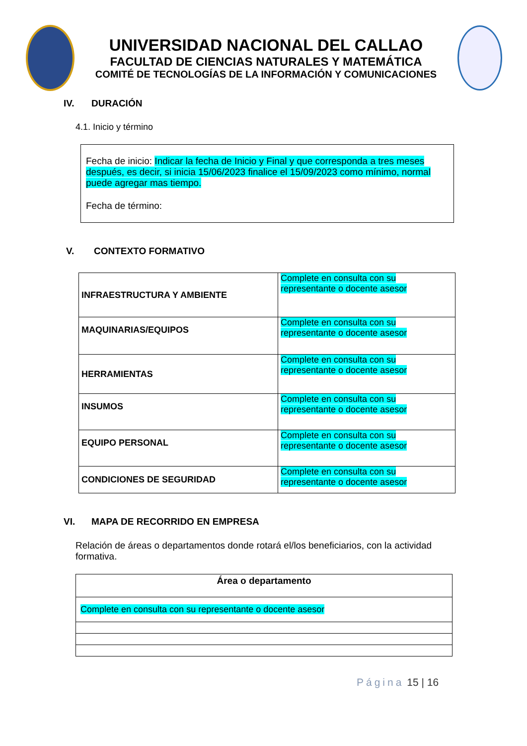UNIVERSIDAD NACIONAL DEL CALLAO
FACULTAD DE CIENCIAS NATURALES Y MATEMÁTICA
COMITÉ DE TECNOLOGÍAS DE LA INFORMACIÓN Y COMUNICACIONES
IV. DURACIÓN
4.1. Inicio y término
Fecha de inicio: Indicar la fecha de Inicio y Final y que corresponda a tres meses después, es decir, si inicia 15/06/2023 finalice el 15/09/2023 como mínimo, normal puede agregar mas tiempo.
Fecha de término:
V. CONTEXTO FORMATIVO
| INFRAESTRUCTURA Y AMBIENTE | Complete en consulta con su representante o docente asesor |
| MAQUINARIAS/EQUIPOS | Complete en consulta con su representante o docente asesor |
| HERRAMIENTAS | Complete en consulta con su representante o docente asesor |
| INSUMOS | Complete en consulta con su representante o docente asesor |
| EQUIPO PERSONAL | Complete en consulta con su representante o docente asesor |
| CONDICIONES DE SEGURIDAD | Complete en consulta con su representante o docente asesor |
VI. MAPA DE RECORRIDO EN EMPRESA
Relación de áreas o departamentos donde rotará el/los beneficiarios, con la actividad formativa.
| Área o departamento |
| --- |
| Complete en consulta con su representante o docente asesor |
Página 15 | 16